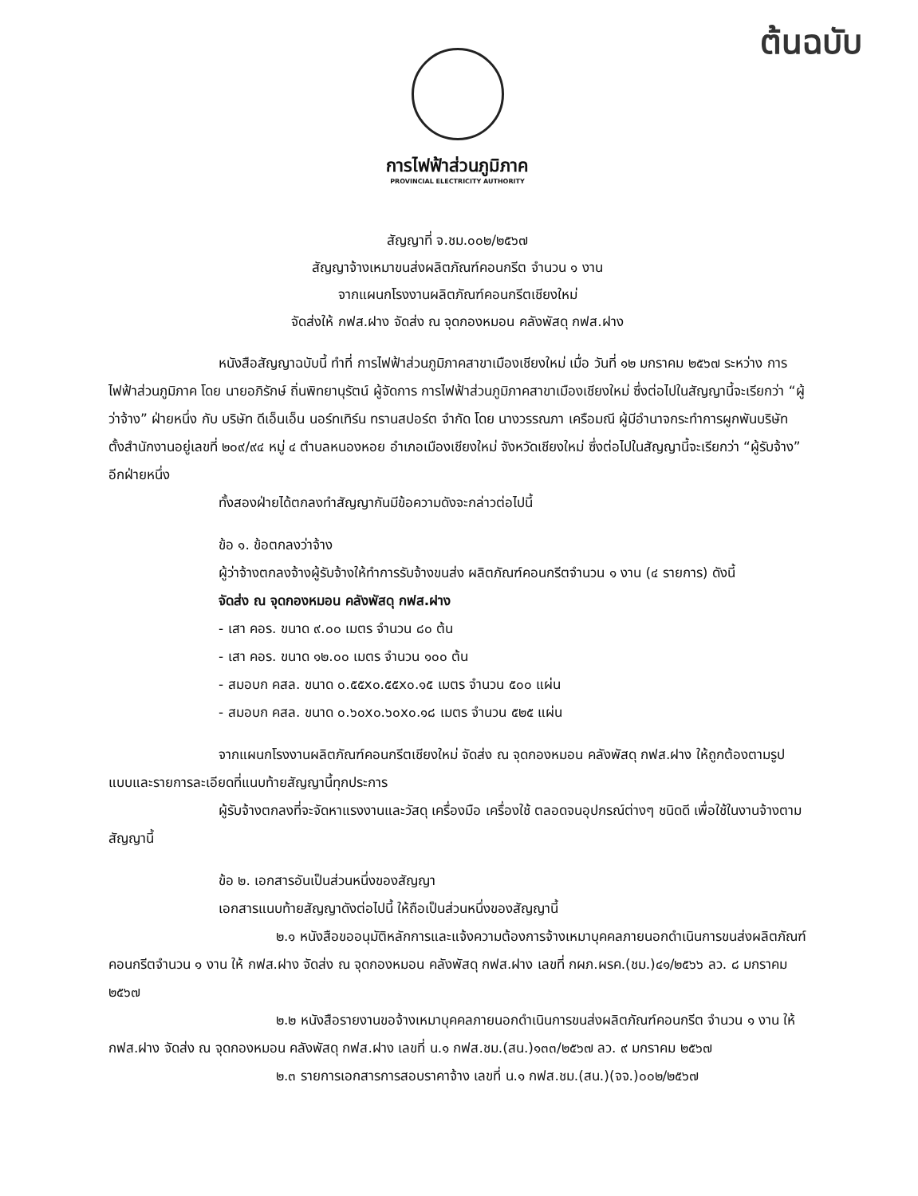ต้นฉบับ
การไฟฟ้าส่วนภูมิภาค
PROVINCIAL ELECTRICITY AUTHORITY
สัญญาที่ จ.ชม.๐๐๒/๒๕๖๗
สัญญาจ้างเหมาขนส่งผลิตภัณฑ์คอนกรีต จำนวน ๑ งาน
จากแผนกโรงงานผลิตภัณฑ์คอนกรีตเชียงใหม่
จัดส่งให้ กฟส.ฝาง จัดส่ง ณ จุดกองหมอน คลังพัสดุ กฟส.ฝาง
หนังสือสัญญาฉบับนี้ ทำที่ การไฟฟ้าส่วนภูมิภาคสาขาเมืองเชียงใหม่ เมื่อ วันที่ ๑๒ มกราคม ๒๕๖๗ ระหว่าง การไฟฟ้าส่วนภูมิภาค โดย นายอภิรักษ์ ถิ่นพิทยานุรัตน์ ผู้จัดการ การไฟฟ้าส่วนภูมิภาคสาขาเมืองเชียงใหม่ ซึ่งต่อไปในสัญญานี้จะเรียกว่า “ผู้ว่าจ้าง” ฝ่ายหนึ่ง กับ บริษัท ดีเอ็นเอ็น นอร์ทเทิร์น ทรานสปอร์ต จำกัด โดย นางวรรณภา เครือมณี ผู้มีอำนาจกระทำการผูกพันบริษัท ตั้งสำนักงานอยู่เลขที่ ๒๐๙/๙๔ หมู่ ๔ ตำบลหนองหอย อำเภอเมืองเชียงใหม่ จังหวัดเชียงใหม่ ซึ่งต่อไปในสัญญานี้จะเรียกว่า “ผู้รับจ้าง” อีกฝ่ายหนึ่ง
ทั้งสองฝ่ายได้ตกลงทำสัญญากันมีข้อความดังจะกล่าวต่อไปนี้
ข้อ ๑. ข้อตกลงว่าจ้าง
ผู้ว่าจ้างตกลงจ้างผู้รับจ้างให้ทำการรับจ้างขนส่ง ผลิตภัณฑ์คอนกรีตจำนวน ๑ งาน (๔ รายการ) ดังนี้
จัดส่ง ณ จุดกองหมอน คลังพัสดุ กฟส.ฝาง
- เสา คอร. ขนาด ๙.๐๐ เมตร จำนวน ๘๐ ต้น
- เสา คอร. ขนาด ๑๒.๐๐ เมตร จำนวน ๑๐๐ ต้น
- สมอบก คสล. ขนาด ๐.๕๕x๐.๕๕x๐.๑๕ เมตร จำนวน ๕๐๐ แผ่น
- สมอบก คสล. ขนาด ๐.๖๐x๐.๖๐x๐.๑๘ เมตร จำนวน ๕๒๕ แผ่น
จากแผนกโรงงานผลิตภัณฑ์คอนกรีตเชียงใหม่ จัดส่ง ณ จุดกองหมอน คลังพัสดุ กฟส.ฝาง ให้ถูกต้องตามรูปแบบและรายการละเอียดที่แนบท้ายสัญญานี้ทุกประการ
ผู้รับจ้างตกลงที่จะจัดหาแรงงานและวัสดุ เครื่องมือ เครื่องใช้ ตลอดจนอุปกรณ์ต่างๆ ชนิดดี เพื่อใช้ในงานจ้างตามสัญญานี้
ข้อ ๒. เอกสารอันเป็นส่วนหนึ่งของสัญญา
เอกสารแนบท้ายสัญญาดังต่อไปนี้ ให้ถือเป็นส่วนหนึ่งของสัญญานี้
๒.๑ หนังสือขออนุมัติหลักการและแจ้งความต้องการจ้างเหมาบุคคลภายนอกดำเนินการขนส่งผลิตภัณฑ์คอนกรีตจำนวน ๑ งาน ให้ กฟส.ฝาง จัดส่ง ณ จุดกองหมอน คลังพัสดุ กฟส.ฝาง เลขที่ กผภ.ผรค.(ชม.)๔๑/๒๕๖๖ ลว. ๘ มกราคม ๒๕๖๗
๒.๒ หนังสือรายงานขอจ้างเหมาบุคคลภายนอกดำเนินการขนส่งผลิตภัณฑ์คอนกรีต จำนวน ๑ งาน ให้ กฟส.ฝาง จัดส่ง ณ จุดกองหมอน คลังพัสดุ กฟส.ฝาง เลขที่ น.๑ กฟส.ชม.(สน.)๑๓๓/๒๕๖๗ ลว. ๙ มกราคม ๒๕๖๗
๒.๓ รายการเอกสารการสอบราคาจ้าง เลขที่ น.๑ กฟส.ชม.(สน.)(จจ.)๐๐๒/๒๕๖๗